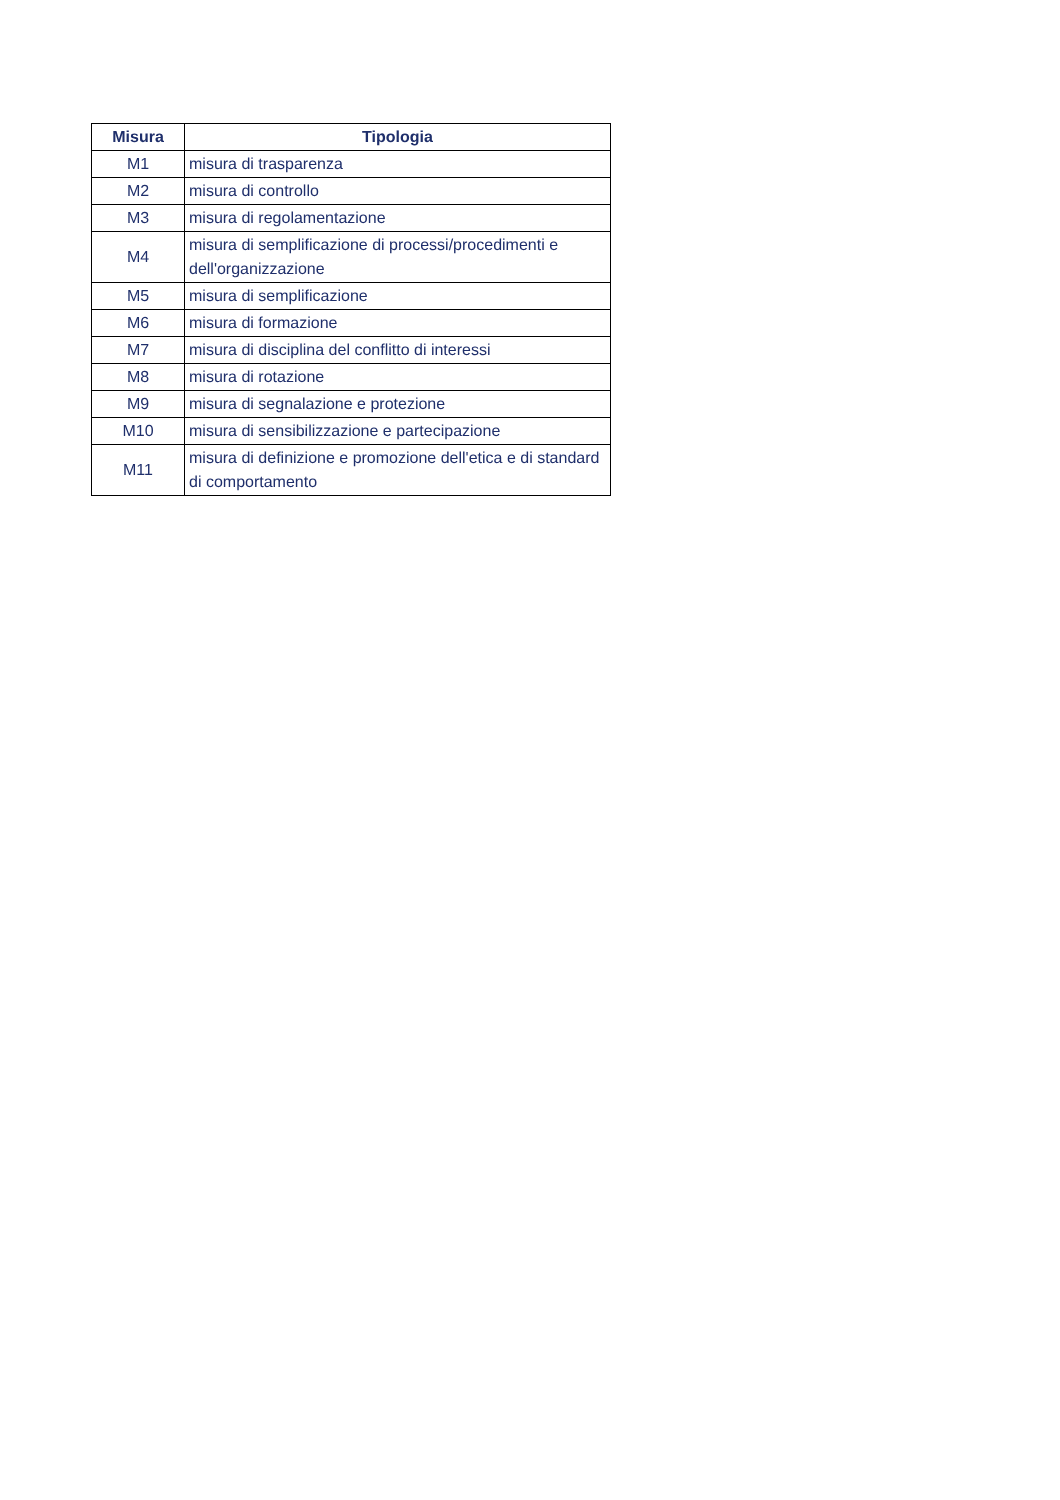| Misura | Tipologia |
| --- | --- |
| M1 | misura di trasparenza |
| M2 | misura di controllo |
| M3 | misura di regolamentazione |
| M4 | misura di semplificazione di processi/procedimenti e dell'organizzazione |
| M5 | misura di semplificazione |
| M6 | misura di formazione |
| M7 | misura di disciplina del conflitto di interessi |
| M8 | misura di rotazione |
| M9 | misura di segnalazione e protezione |
| M10 | misura di sensibilizzazione e partecipazione |
| M11 | misura di definizione e promozione dell'etica e di standard di comportamento |